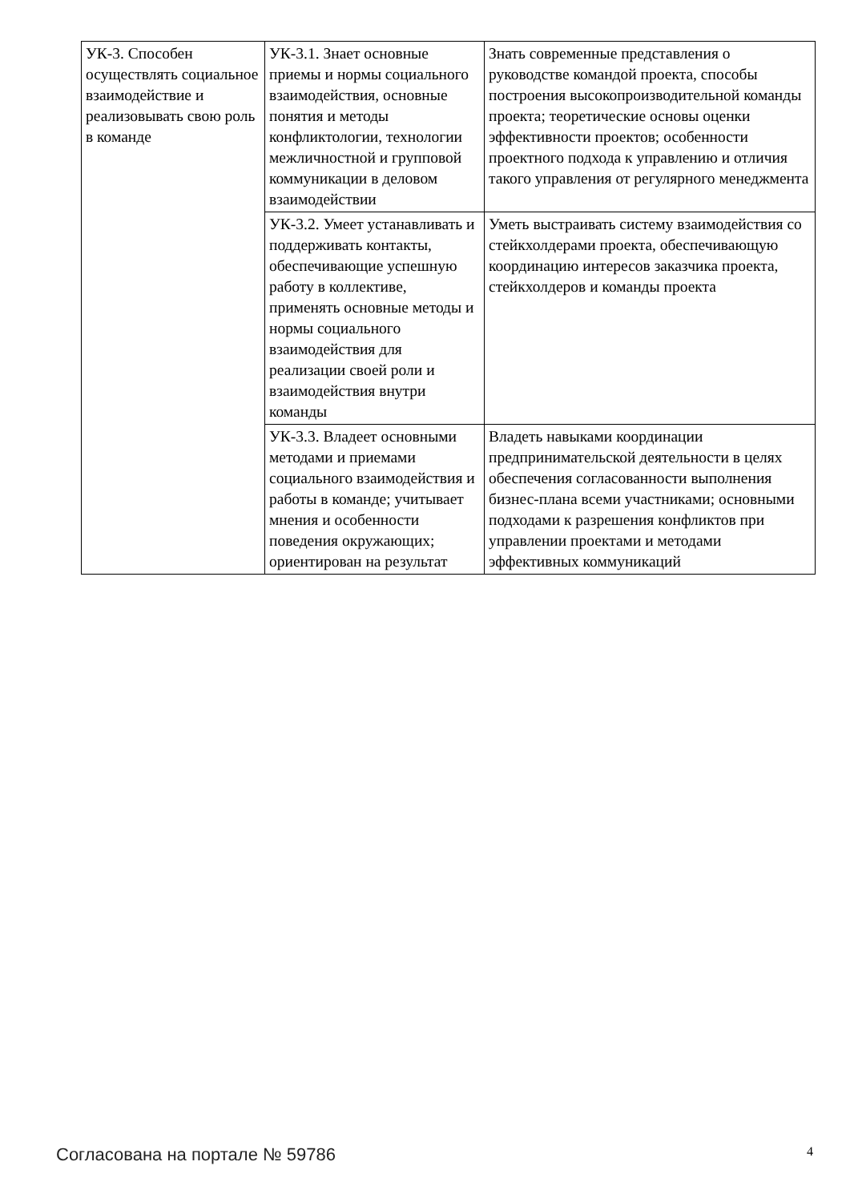| УК-3. Способен осуществлять социальное взаимодействие и реализовывать свою роль в команде | УК-3.1. Знает основные приемы и нормы социального взаимодействия, основные понятия и методы конфликтологии, технологии межличностной и групповой коммуникации в деловом взаимодействии | Знать современные представления о руководстве командой проекта, способы построения высокопроизводительной команды проекта; теоретические основы оценки эффективности проектов; особенности проектного подхода к управлению и отличия такого управления от регулярного менеджмента |
| | УК-3.2. Умеет устанавливать и поддерживать контакты, обеспечивающие успешную работу в коллективе, применять основные методы и нормы социального взаимодействия для реализации своей роли и взаимодействия внутри команды | Уметь выстраивать систему взаимодействия со стейкхолдерами проекта, обеспечивающую координацию интересов заказчика проекта, стейкхолдеров и команды проекта |
| | УК-3.3. Владеет основными методами и приемами социального взаимодействия и работы в команде; учитывает мнения и особенности поведения окружающих; ориентирован на результат | Владеть навыками координации предпринимательской деятельности в целях обеспечения согласованности выполнения бизнес-плана всеми участниками; основными подходами к разрешения конфликтов при управлении проектами и методами эффективных коммуникаций |
Согласована на портале № 59786 4